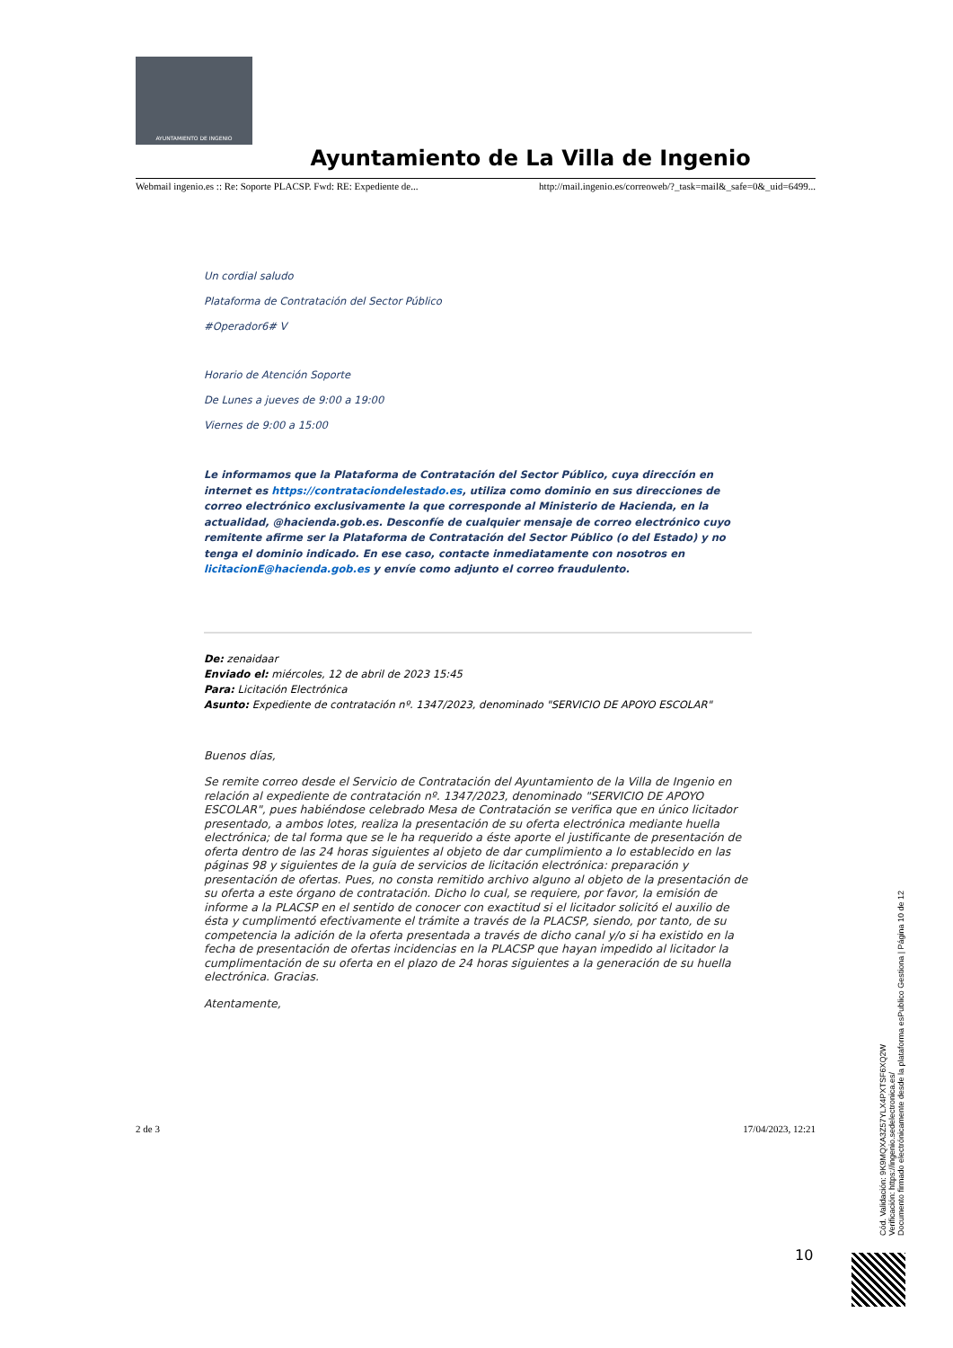AYUNTAMIENTO DE INGENIO
Ayuntamiento de La Villa de Ingenio
Webmail ingenio.es :: Re: Soporte PLACSP. Fwd: RE: Expediente de... http://mail.ingenio.es/correoweb/?_task=mail&_safe=0&_uid=6499...
Un cordial saludo
Plataforma de Contratación del Sector Público
#Operador6# V
Horario de Atención Soporte
De Lunes a jueves de 9:00 a 19:00
Viernes de 9:00 a 15:00
Le informamos que la Plataforma de Contratación del Sector Público, cuya dirección en internet es https://contrataciondelestado.es, utiliza como dominio en sus direcciones de correo electrónico exclusivamente la que corresponde al Ministerio de Hacienda, en la actualidad, @hacienda.gob.es. Desconfíe de cualquier mensaje de correo electrónico cuyo remitente afirme ser la Plataforma de Contratación del Sector Público (o del Estado) y no tenga el dominio indicado. En ese caso, contacte inmediatamente con nosotros en licitacionE@hacienda.gob.es y envíe como adjunto el correo fraudulento.
De: zenaidaar
Enviado el: miércoles, 12 de abril de 2023 15:45
Para: Licitación Electrónica
Asunto: Expediente de contratación nº. 1347/2023, denominado "SERVICIO DE APOYO ESCOLAR"
Buenos días,
Se remite correo desde el Servicio de Contratación del Ayuntamiento de la Villa de Ingenio en relación al expediente de contratación nº. 1347/2023, denominado "SERVICIO DE APOYO ESCOLAR", pues habiéndose celebrado Mesa de Contratación se verifica que en único licitador presentado, a ambos lotes, realiza la presentación de su oferta electrónica mediante huella electrónica; de tal forma que se le ha requerido a éste aporte el justificante de presentación de oferta dentro de las 24 horas siguientes al objeto de dar cumplimiento a lo establecido en las páginas 98 y siguientes de la guía de servicios de licitación electrónica: preparación y presentación de ofertas. Pues, no consta remitido archivo alguno al objeto de la presentación de su oferta a este órgano de contratación. Dicho lo cual, se requiere, por favor, la emisión de informe a la PLACSP en el sentido de conocer con exactitud si el licitador solicitó el auxilio de ésta y cumplimentó efectivamente el trámite a través de la PLACSP, siendo, por tanto, de su competencia la adición de la oferta presentada a través de dicho canal y/o si ha existido en la fecha de presentación de ofertas incidencias en la PLACSP que hayan impedido al licitador la cumplimentación de su oferta en el plazo de 24 horas siguientes a la generación de su huella electrónica. Gracias.
Atentamente,
2 de 3 17/04/2023, 12:21
10
Cód. Validación: 9K9MQXA3Z57YLX4PXTSF6XQ2W
Verificación: https://ingenio.sedelectronica.es/
Documento firmado electrónicamente desde la plataforma esPublico Gestiona | Página 10 de 12